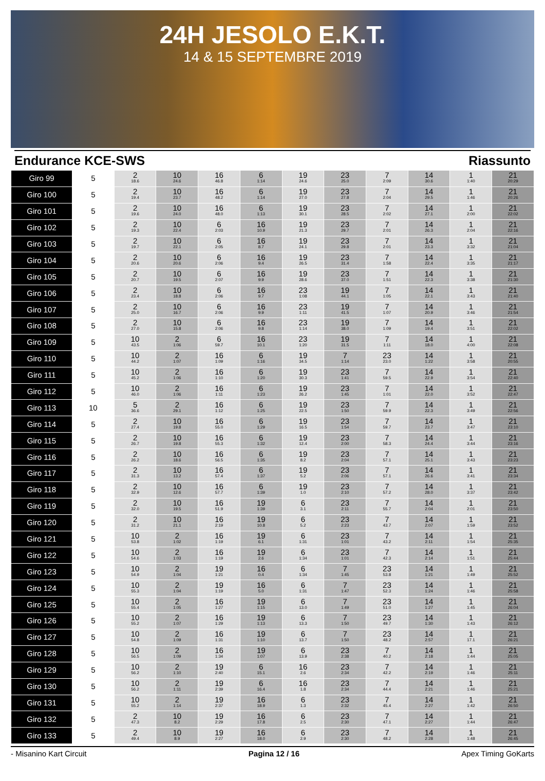24H JESOLO E.K.T.
14 & 15 SEPTEMBRE 2019
Endurance KCE-SWS Riassunto
| Giro 99 | 5 | 2 18.6 | 10 24.6 | 16 46.8 | 6 1:14 | 19 24.6 | 23 25.0 | 7 2:09 | 14 30.6 | 1 1:40 | 21 20:29 |
| Giro 100 | 5 | 2 19.4 | 10 23.7 | 16 48.2 | 6 1:14 | 19 27.0 | 23 27.8 | 7 2:04 | 14 29.5 | 1 1:46 | 21 20:26 |
| Giro 101 | 5 | 2 19.6 | 10 24.0 | 16 48.0 | 6 1:13 | 19 30.1 | 23 28.5 | 7 2:02 | 14 27.1 | 1 2:00 | 21 22:02 |
| Giro 102 | 5 | 2 19.3 | 10 22.4 | 6 2:03 | 16 10.9 | 19 21.3 | 23 29.7 | 7 2:01 | 14 26.3 | 1 2:04 | 21 22:16 |
| Giro 103 | 5 | 2 19.7 | 10 22.1 | 6 2:05 | 16 8.7 | 19 24.1 | 23 29.8 | 7 2:01 | 14 23.3 | 1 3:32 | 21 21:04 |
| Giro 104 | 5 | 2 20.6 | 10 20.6 | 6 2:06 | 16 9.4 | 19 26.5 | 23 31.4 | 7 1:58 | 14 22.4 | 1 3:35 | 21 21:17 |
| Giro 105 | 5 | 2 20.7 | 10 19.5 | 6 2:07 | 16 9.9 | 19 28.6 | 23 37.0 | 7 1:51 | 14 22.3 | 1 3:38 | 21 21:30 |
| Giro 106 | 5 | 2 23.4 | 10 18.8 | 6 2:06 | 16 9.7 | 23 1:08 | 19 44.1 | 7 1:05 | 14 22.1 | 1 3:43 | 21 21:40 |
| Giro 107 | 5 | 2 25.0 | 10 16.7 | 6 2:06 | 16 9.9 | 23 1:11 | 19 41.5 | 7 1:07 | 14 20.9 | 1 3:46 | 21 21:54 |
| Giro 108 | 5 | 2 27.0 | 10 15.8 | 6 2:06 | 16 9.8 | 23 1:14 | 19 38.0 | 7 1:09 | 14 19.4 | 1 3:51 | 21 22:02 |
| Giro 109 | 5 | 10 43.5 | 2 1:06 | 6 59.7 | 16 10.1 | 23 1:20 | 19 31.5 | 7 1:11 | 14 18.0 | 1 4:00 | 21 22:08 |
| Giro 110 | 5 | 10 44.2 | 2 1:07 | 16 1:09 | 6 1:16 | 19 34.5 | 7 1:14 | 23 23.0 | 14 1:22 | 1 3:58 | 21 20:55 |
| Giro 111 | 5 | 10 45.2 | 2 1:06 | 16 1:10 | 6 1:20 | 19 30.3 | 23 1:41 | 7 59.5 | 14 22.9 | 1 3:54 | 21 22:40 |
| Giro 112 | 5 | 10 46.0 | 2 1:06 | 16 1:11 | 6 1:23 | 19 26.2 | 23 1:45 | 7 1:01 | 14 22.0 | 1 3:52 | 21 22:47 |
| Giro 113 | 10 | 5 36.6 | 2 29.1 | 16 1:12 | 6 1:25 | 19 22.5 | 23 1:50 | 7 59.9 | 14 22.3 | 1 3:49 | 21 22:56 |
| Giro 114 | 5 | 2 27.4 | 10 19.8 | 16 55.0 | 6 1:29 | 19 16.5 | 23 1:54 | 7 59.7 | 14 23.7 | 1 3:47 | 21 23:10 |
| Giro 115 | 5 | 2 26.7 | 10 19.8 | 16 55.3 | 6 1:32 | 19 12.4 | 23 2:00 | 7 58.3 | 14 24.4 | 1 3:44 | 21 23:16 |
| Giro 116 | 5 | 2 26.2 | 10 18.6 | 16 56.5 | 6 1:35 | 19 8.2 | 23 2:04 | 7 57.1 | 14 25.1 | 1 3:43 | 21 23:23 |
| Giro 117 | 5 | 2 31.3 | 10 13.2 | 16 57.4 | 6 1:37 | 19 5.2 | 23 2:06 | 7 57.1 | 14 26.6 | 1 3:41 | 21 23:34 |
| Giro 118 | 5 | 2 32.9 | 10 12.6 | 16 57.7 | 6 1:39 | 19 1.0 | 23 2:10 | 7 57.2 | 14 28.0 | 1 3:37 | 21 23:42 |
| Giro 119 | 5 | 2 32.0 | 10 19.5 | 16 51.9 | 19 1:39 | 6 3.1 | 23 2:11 | 7 55.7 | 14 2:04 | 1 2:01 | 21 23:50 |
| Giro 120 | 5 | 2 31.2 | 10 21.1 | 16 2:19 | 19 10.8 | 6 5.2 | 23 2:23 | 7 43.7 | 14 2:07 | 1 1:59 | 21 23:52 |
| Giro 121 | 5 | 10 53.8 | 2 1:02 | 16 1:19 | 19 6.1 | 6 1:31 | 23 1:01 | 7 43.2 | 14 2:11 | 1 1:54 | 21 25:35 |
| Giro 122 | 5 | 10 54.6 | 2 1:03 | 16 1:19 | 19 2.6 | 6 1:34 | 23 1:01 | 7 42.3 | 14 2:14 | 1 1:51 | 21 25:44 |
| Giro 123 | 5 | 10 54.9 | 2 1:04 | 19 1:21 | 16 0.4 | 6 1:34 | 7 1:45 | 23 53.8 | 14 1:21 | 1 1:49 | 21 25:52 |
| Giro 124 | 5 | 10 55.3 | 2 1:04 | 19 1:19 | 16 5.0 | 6 1:31 | 7 1:47 | 23 52.3 | 14 1:24 | 1 1:46 | 21 25:58 |
| Giro 125 | 5 | 10 55.4 | 2 1:05 | 16 1:27 | 19 1:15 | 6 13.0 | 7 1:49 | 23 51.0 | 14 1:27 | 1 1:45 | 21 26:04 |
| Giro 126 | 5 | 10 55.2 | 2 1:07 | 16 1:29 | 19 1:13 | 6 13.3 | 7 1:50 | 23 49.7 | 14 1:30 | 1 1:43 | 21 26:12 |
| Giro 127 | 5 | 10 54.8 | 2 1:09 | 16 1:31 | 19 1:10 | 6 13.7 | 7 1:50 | 23 48.2 | 14 2:57 | 1 17.1 | 21 26:21 |
| Giro 128 | 5 | 10 56.5 | 2 1:09 | 16 1:34 | 19 1:07 | 6 13.9 | 23 2:38 | 7 40.2 | 14 2:18 | 1 1:44 | 21 25:05 |
| Giro 129 | 5 | 10 56.2 | 2 1:10 | 19 2:40 | 6 15.1 | 16 2.6 | 23 2:34 | 7 42.2 | 14 2:19 | 1 1:46 | 21 25:11 |
| Giro 130 | 5 | 10 56.2 | 2 1:11 | 19 2:39 | 6 16.4 | 16 1.8 | 23 2:34 | 7 44.4 | 14 2:21 | 1 1:46 | 21 25:21 |
| Giro 131 | 5 | 10 55.2 | 2 1:14 | 19 2:37 | 16 18.9 | 6 1.3 | 23 2:32 | 7 45.4 | 14 2:27 | 1 1:42 | 21 26:50 |
| Giro 132 | 5 | 2 47.3 | 10 8.2 | 19 2:29 | 16 17.8 | 6 2.5 | 23 2:30 | 7 47.1 | 14 2:27 | 1 1:44 | 21 26:47 |
| Giro 133 | 5 | 2 49.4 | 10 8.9 | 19 2:27 | 16 18.0 | 6 2.9 | 23 2:30 | 7 48.2 | 14 2:28 | 1 1:48 | 21 26:45 |
- Misanino Kart Circuit Pagina 12 / 16 Apex Timing GoKarts